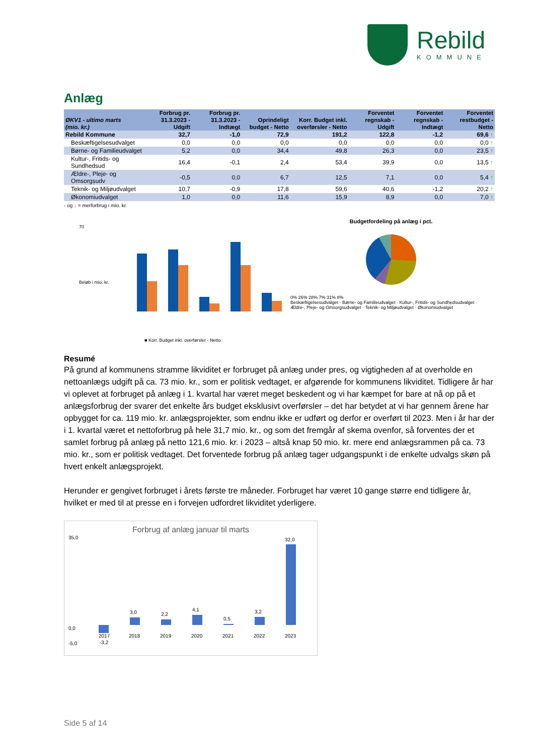Rebild
KOMMUNE
Anlæg
| ØKV1 - ultimo marts (mio. kr.) | Forbrug pr. 31.3.2023 - Udgift | Forbrug pr. 31.3.2023 - Indtægt | Oprindeligt budget - Netto | Korr. Budget inkl. overførsler - Netto | Forventet regnskab - Udgift | Forventet regnskab - Indtægt | Forventet restbudget - Netto |
| --- | --- | --- | --- | --- | --- | --- | --- |
| Rebild Kommune | 32,7 | -1,0 | 72,9 | 191,2 | 122,8 | -1,2 | 69,6 ↑ |
| Beskæftigelsesudvalget | 0,0 | 0,0 | 0,0 | 0,0 | 0,0 | 0,0 | 0,0 ↑ |
| Børne- og Familieudvalget | 5,2 | 0,0 | 34,4 | 49,8 | 26,3 | 0,0 | 23,5 ↑ |
| Kultur-, Fritids- og Sundhedsud | 16,4 | -0,1 | 2,4 | 53,4 | 39,9 | 0,0 | 13,5 ↑ |
| Ældre-, Pleje- og Omsorgsudv | -0,5 | 0,0 | 6,7 | 12,5 | 7,1 | 0,0 | 5,4 ↑ |
| Teknik- og Miljøudvalget | 10,7 | -0,9 | 17,8 | 59,6 | 40,6 | -1,2 | 20,2 ↑ |
| Økonomiudvalget | 1,0 | 0,0 | 11,6 | 15,9 | 8,9 | 0,0 | 7,0 ↑ |
- og ↓ = merforbrug i mio. kr.
70
Beløb i mio. kr.
■ Korr. Budget inkl. overførsler - Netto
Budgetfordeling på anlæg i pct.
0% 26% 28% 7% 31% 8%
Beskæftigelsesudvalget · Børne- og Familieudvalget · Kultur-, Fritids- og Sundhedsudvalget · Ældre-, Pleje- og Omsorgsudvalget · Teknik- og Miljøudvalget · Økonomiudvalget
Resumé
På grund af kommunens stramme likviditet er forbruget på anlæg under pres, og vigtigheden af at overholde en nettoanlægs udgift på ca. 73 mio. kr., som er politisk vedtaget, er afgørende for kommunens likviditet. Tidligere år har vi oplevet at forbruget på anlæg i 1. kvartal har været meget beskedent og vi har kæmpet for bare at nå op på et anlægsforbrug der svarer det enkelte års budget eksklusivt overførsler – det har betydet at vi har gennem årene har opbygget for ca. 119 mio. kr. anlægsprojekter, som endnu ikke er udført og derfor er overført til 2023. Men i år har der i 1. kvartal været et nettoforbrug på hele 31,7 mio. kr., og som det fremgår af skema ovenfor, så forventes der et samlet forbrug på anlæg på netto 121,6 mio. kr. i 2023 – altså knap 50 mio. kr. mere end anlægsrammen på ca. 73 mio. kr., som er politisk vedtaget. Det forventede forbrug på anlæg tager udgangspunkt i de enkelte udvalgs skøn på hvert enkelt anlægsprojekt.
Herunder er gengivet forbruget i årets første tre måneder. Forbruget har været 10 gange større end tidligere år, hvilket er med til at presse en i forvejen udfordret likviditet yderligere.
Forbrug af anlæg januar til marts
35,0
0,0
-5,0
-3,2
2017
3,0
2018
2,2
2019
4,1
2020
0,5
2021
3,2
2022
32,0
2023
Side 5 af 14